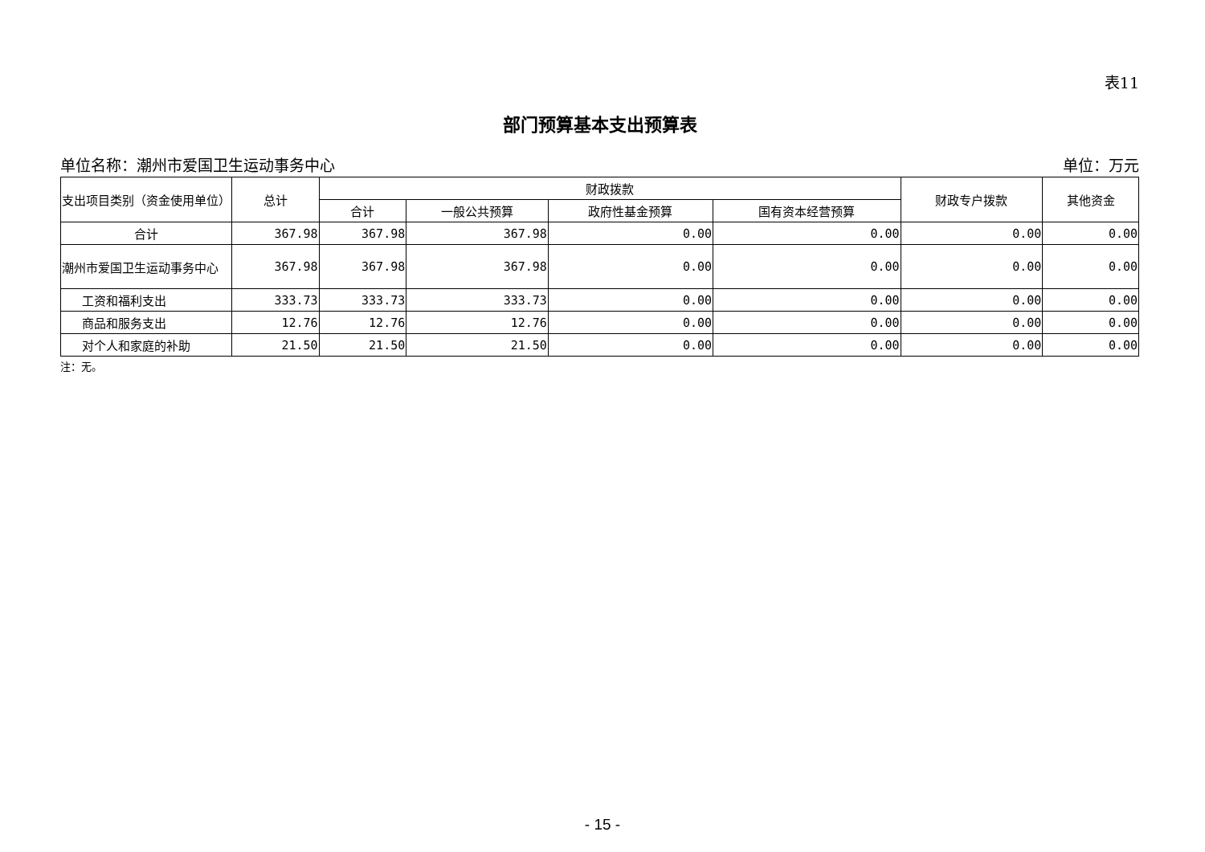表11
部门预算基本支出预算表
单位名称：潮州市爱国卫生运动事务中心 单位：万元
| 支出项目类别（资金使用单位） | 总计 | 财政拨款 | | | | 财政专户拨款 | 其他资金 |
| --- | --- | --- | --- | --- | --- | --- | --- |
| | | 合计 | 一般公共预算 | 政府性基金预算 | 国有资本经营预算 | | |
| 合计 | 367.98 | 367.98 | 367.98 | 0.00 | 0.00 | 0.00 | 0.00 |
| 潮州市爱国卫生运动事务中心 | 367.98 | 367.98 | 367.98 | 0.00 | 0.00 | 0.00 | 0.00 |
| 工资和福利支出 | 333.73 | 333.73 | 333.73 | 0.00 | 0.00 | 0.00 | 0.00 |
| 商品和服务支出 | 12.76 | 12.76 | 12.76 | 0.00 | 0.00 | 0.00 | 0.00 |
| 对个人和家庭的补助 | 21.50 | 21.50 | 21.50 | 0.00 | 0.00 | 0.00 | 0.00 |
注：无。
- 15 -